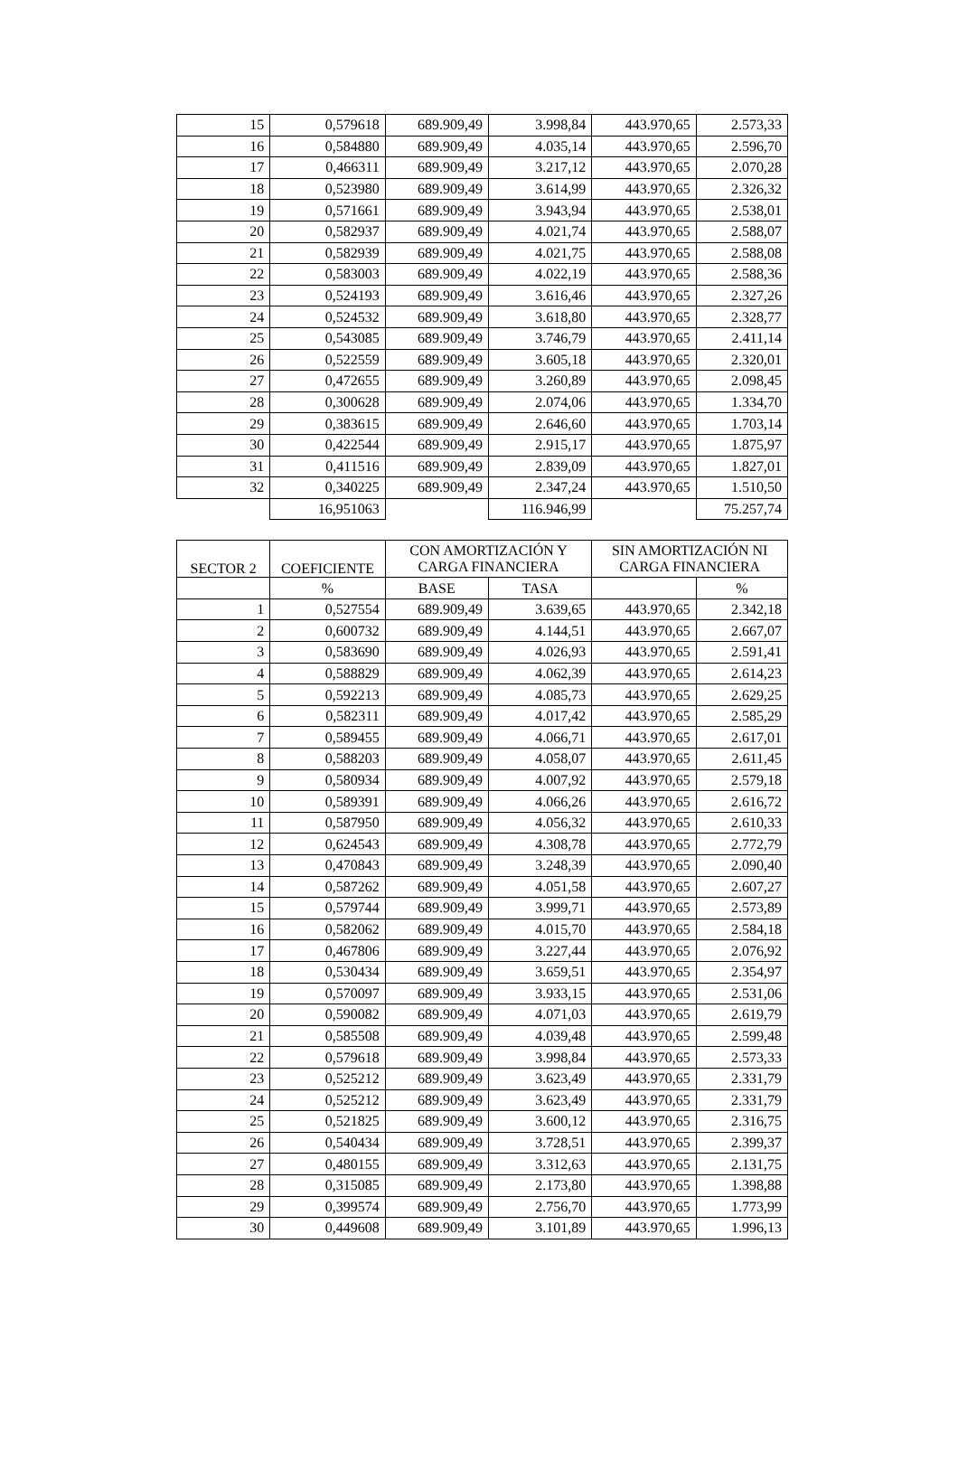| 15 | 0,579618 | 689.909,49 | 3.998,84 | 443.970,65 | 2.573,33 |
| 16 | 0,584880 | 689.909,49 | 4.035,14 | 443.970,65 | 2.596,70 |
| 17 | 0,466311 | 689.909,49 | 3.217,12 | 443.970,65 | 2.070,28 |
| 18 | 0,523980 | 689.909,49 | 3.614,99 | 443.970,65 | 2.326,32 |
| 19 | 0,571661 | 689.909,49 | 3.943,94 | 443.970,65 | 2.538,01 |
| 20 | 0,582937 | 689.909,49 | 4.021,74 | 443.970,65 | 2.588,07 |
| 21 | 0,582939 | 689.909,49 | 4.021,75 | 443.970,65 | 2.588,08 |
| 22 | 0,583003 | 689.909,49 | 4.022,19 | 443.970,65 | 2.588,36 |
| 23 | 0,524193 | 689.909,49 | 3.616,46 | 443.970,65 | 2.327,26 |
| 24 | 0,524532 | 689.909,49 | 3.618,80 | 443.970,65 | 2.328,77 |
| 25 | 0,543085 | 689.909,49 | 3.746,79 | 443.970,65 | 2.411,14 |
| 26 | 0,522559 | 689.909,49 | 3.605,18 | 443.970,65 | 2.320,01 |
| 27 | 0,472655 | 689.909,49 | 3.260,89 | 443.970,65 | 2.098,45 |
| 28 | 0,300628 | 689.909,49 | 2.074,06 | 443.970,65 | 1.334,70 |
| 29 | 0,383615 | 689.909,49 | 2.646,60 | 443.970,65 | 1.703,14 |
| 30 | 0,422544 | 689.909,49 | 2.915,17 | 443.970,65 | 1.875,97 |
| 31 | 0,411516 | 689.909,49 | 2.839,09 | 443.970,65 | 1.827,01 |
| 32 | 0,340225 | 689.909,49 | 2.347,24 | 443.970,65 | 1.510,50 |
| | 16,951063 | | 116.946,99 | | 75.257,74 |
| SECTOR 2 | COEFICIENTE | CON AMORTIZACIÓN Y CARGA FINANCIERA | | SIN AMORTIZACIÓN NI CARGA FINANCIERA | |
| --- | --- | --- | --- | --- | --- |
| | % | BASE | TASA | | % |
| 1 | 0,527554 | 689.909,49 | 3.639,65 | 443.970,65 | 2.342,18 |
| 2 | 0,600732 | 689.909,49 | 4.144,51 | 443.970,65 | 2.667,07 |
| 3 | 0,583690 | 689.909,49 | 4.026,93 | 443.970,65 | 2.591,41 |
| 4 | 0,588829 | 689.909,49 | 4.062,39 | 443.970,65 | 2.614,23 |
| 5 | 0,592213 | 689.909,49 | 4.085,73 | 443.970,65 | 2.629,25 |
| 6 | 0,582311 | 689.909,49 | 4.017,42 | 443.970,65 | 2.585,29 |
| 7 | 0,589455 | 689.909,49 | 4.066,71 | 443.970,65 | 2.617,01 |
| 8 | 0,588203 | 689.909,49 | 4.058,07 | 443.970,65 | 2.611,45 |
| 9 | 0,580934 | 689.909,49 | 4.007,92 | 443.970,65 | 2.579,18 |
| 10 | 0,589391 | 689.909,49 | 4.066,26 | 443.970,65 | 2.616,72 |
| 11 | 0,587950 | 689.909,49 | 4.056,32 | 443.970,65 | 2.610,33 |
| 12 | 0,624543 | 689.909,49 | 4.308,78 | 443.970,65 | 2.772,79 |
| 13 | 0,470843 | 689.909,49 | 3.248,39 | 443.970,65 | 2.090,40 |
| 14 | 0,587262 | 689.909,49 | 4.051,58 | 443.970,65 | 2.607,27 |
| 15 | 0,579744 | 689.909,49 | 3.999,71 | 443.970,65 | 2.573,89 |
| 16 | 0,582062 | 689.909,49 | 4.015,70 | 443.970,65 | 2.584,18 |
| 17 | 0,467806 | 689.909,49 | 3.227,44 | 443.970,65 | 2.076,92 |
| 18 | 0,530434 | 689.909,49 | 3.659,51 | 443.970,65 | 2.354,97 |
| 19 | 0,570097 | 689.909,49 | 3.933,15 | 443.970,65 | 2.531,06 |
| 20 | 0,590082 | 689.909,49 | 4.071,03 | 443.970,65 | 2.619,79 |
| 21 | 0,585508 | 689.909,49 | 4.039,48 | 443.970,65 | 2.599,48 |
| 22 | 0,579618 | 689.909,49 | 3.998,84 | 443.970,65 | 2.573,33 |
| 23 | 0,525212 | 689.909,49 | 3.623,49 | 443.970,65 | 2.331,79 |
| 24 | 0,525212 | 689.909,49 | 3.623,49 | 443.970,65 | 2.331,79 |
| 25 | 0,521825 | 689.909,49 | 3.600,12 | 443.970,65 | 2.316,75 |
| 26 | 0,540434 | 689.909,49 | 3.728,51 | 443.970,65 | 2.399,37 |
| 27 | 0,480155 | 689.909,49 | 3.312,63 | 443.970,65 | 2.131,75 |
| 28 | 0,315085 | 689.909,49 | 2.173,80 | 443.970,65 | 1.398,88 |
| 29 | 0,399574 | 689.909,49 | 2.756,70 | 443.970,65 | 1.773,99 |
| 30 | 0,449608 | 689.909,49 | 3.101,89 | 443.970,65 | 1.996,13 |